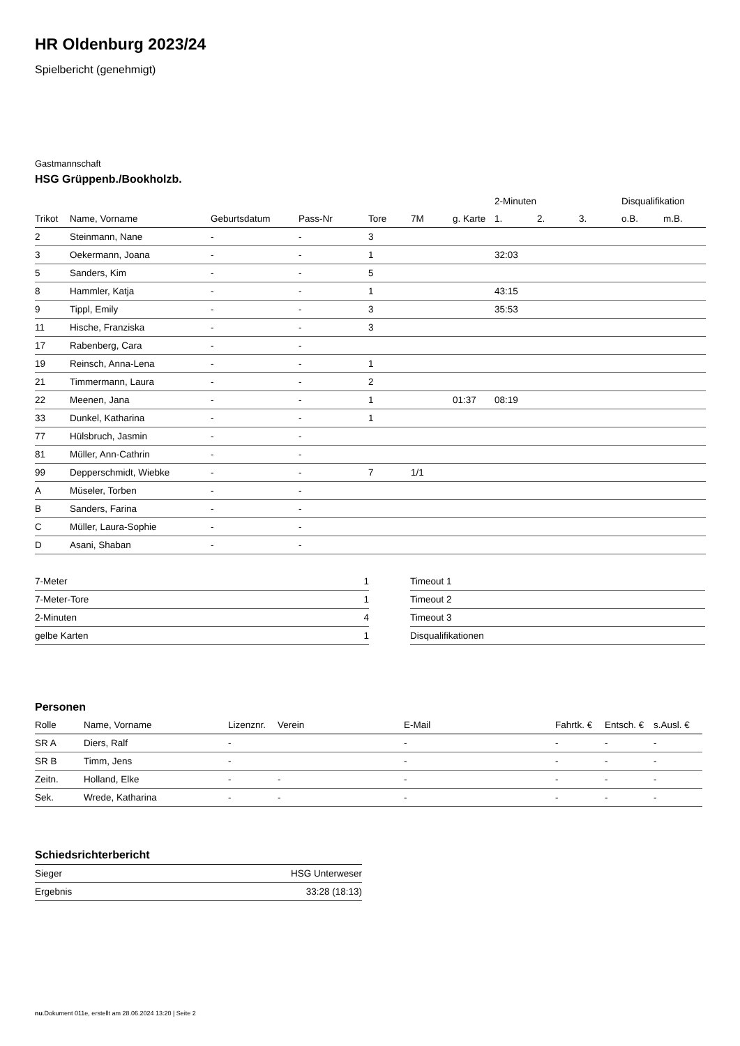HR Oldenburg 2023/24
Spielbericht (genehmigt)
Gastmannschaft
HSG Grüppenb./Bookholzb.
| | | | | | | | 2-Minuten | | | Disqualifikation | |
| --- | --- | --- | --- | --- | --- | --- | --- | --- | --- | --- | --- |
| Trikot | Name, Vorname | Geburtsdatum | Pass-Nr | Tore | 7M | g. Karte | 1. | 2. | 3. | o.B. | m.B. |
| 2 | Steinmann, Nane | - | - | 3 | | | | | | | |
| 3 | Oekermann, Joana | - | - | 1 | | | 32:03 | | | | |
| 5 | Sanders, Kim | - | - | 5 | | | | | | | |
| 8 | Hammler, Katja | - | - | 1 | | | 43:15 | | | | |
| 9 | Tippl, Emily | - | - | 3 | | | 35:53 | | | | |
| 11 | Hische, Franziska | - | - | 3 | | | | | | | |
| 17 | Rabenberg, Cara | - | - | | | | | | | | |
| 19 | Reinsch, Anna-Lena | - | - | 1 | | | | | | | |
| 21 | Timmermann, Laura | - | - | 2 | | | | | | | |
| 22 | Meenen, Jana | - | - | 1 | | 01:37 | 08:19 | | | | |
| 33 | Dunkel, Katharina | - | - | 1 | | | | | | | |
| 77 | Hülsbruch, Jasmin | - | - | | | | | | | | |
| 81 | Müller, Ann-Cathrin | - | - | | | | | | | | |
| 99 | Depperschmidt, Wiebke | - | - | 7 | 1/1 | | | | | | |
| A | Müseler, Torben | - | - | | | | | | | | |
| B | Sanders, Farina | - | - | | | | | | | | |
| C | Müller, Laura-Sophie | - | - | | | | | | | | |
| D | Asani, Shaban | - | - | | | | | | | | |
| 7-Meter | 1 |
| 7-Meter-Tore | 1 |
| 2-Minuten | 4 |
| gelbe Karten | 1 |
| Timeout 1 |
| Timeout 2 |
| Timeout 3 |
| Disqualifikationen |
Personen
| Rolle | Name, Vorname | Lizenznr. | Verein | E-Mail | Fahrtk. € | Entsch. € | s.Ausl. € |
| --- | --- | --- | --- | --- | --- | --- | --- |
| SR A | Diers, Ralf | - | | - | - | - | - |
| SR B | Timm, Jens | - | | - | - | - | - |
| Zeitn. | Holland, Elke | - | - | - | - | - | - |
| Sek. | Wrede, Katharina | - | - | - | - | - | - |
Schiedsrichterbericht
| Sieger | HSG Unterweser |
| Ergebnis | 33:28 (18:13) |
nu.Dokument 011e, erstellt am 28.06.2024 13:20 | Seite 2